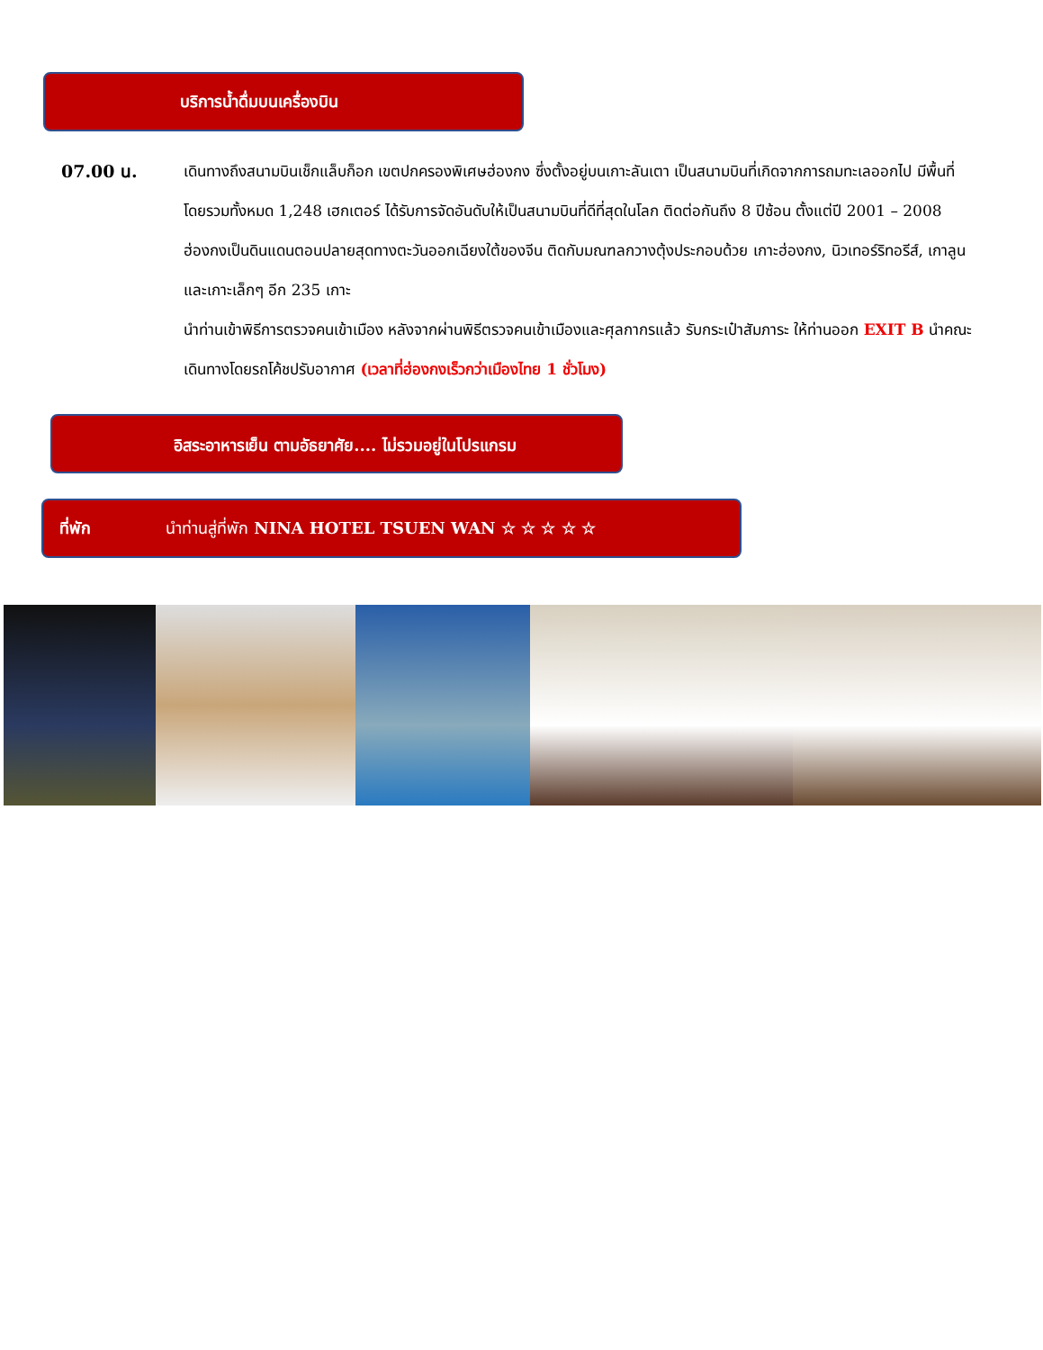บริการน้ำดื่มบนเครื่องบิน
07.00 น. เดินทางถึงสนามบินเช็กแล็บก็อก เขตปกครองพิเศษฮ่องกง ซึ่งตั้งอยู่บนเกาะลันเตา เป็นสนามบินที่เกิดจากการถมทะเลออกไป มีพื้นที่โดยรวมทั้งหมด 1,248 เฮกเตอร์ ได้รับการจัดอันดับให้เป็นสนามบินที่ดีที่สุดในโลก ติดต่อกันถึง 8 ปีซ้อน ตั้งแต่ปี 2001 – 2008 ฮ่องกงเป็นดินแดนตอนปลายสุดทางตะวันออกเฉียงใต้ของจีน ติดกับมณฑลกวางตุ้งประกอบด้วย เกาะฮ่องกง, นิวเทอร์ริทอรีส์, เกาลูน และเกาะเล็กๆ อีก 235 เกาะ
นำท่านเข้าพิธีการตรวจคนเข้าเมือง หลังจากผ่านพิธีตรวจคนเข้าเมืองและศุลกากรแล้ว รับกระเป๋าสัมภาระ ให้ท่านออก EXIT B นำคณะเดินทางโดยรถโค้ชปรับอากาศ (เวลาที่ฮ่องกงเร็วกว่าเมืองไทย 1 ชั่วโมง)
อิสระอาหารเย็น ตามอัธยาศัย.... ไม่รวมอยู่ในโปรแกรม
ที่พัก นำท่านสู่ที่พัก NINA HOTEL TSUEN WAN ☆ ☆ ☆ ☆ ☆